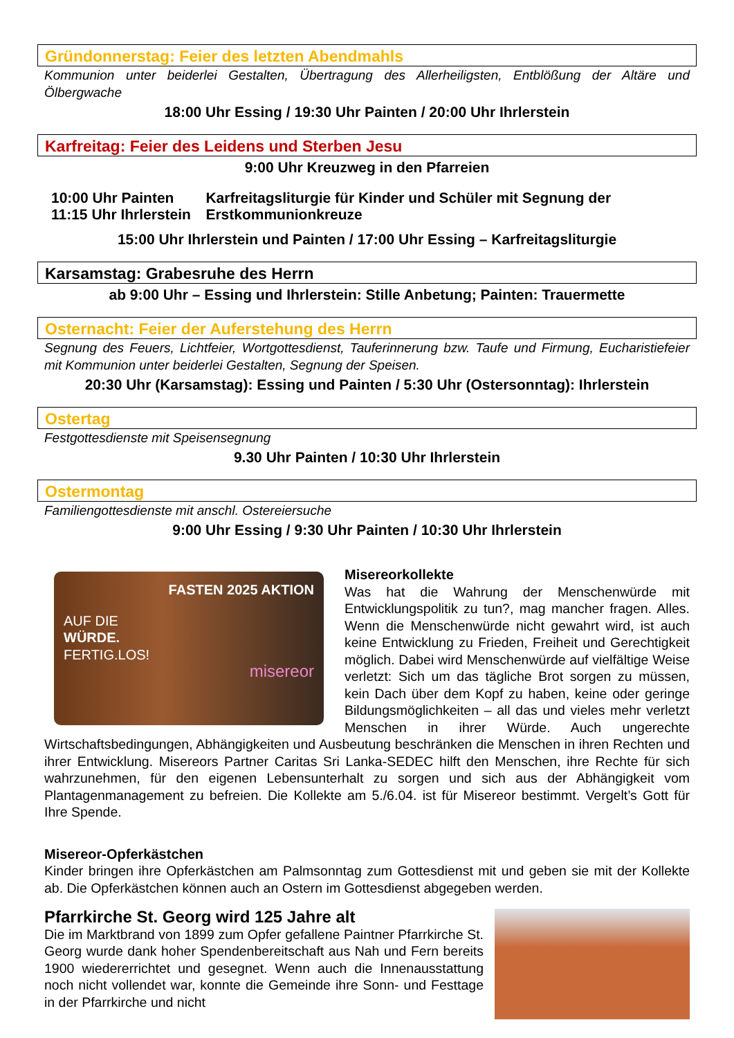Gründonnerstag: Feier des letzten Abendmahls
Kommunion unter beiderlei Gestalten, Übertragung des Allerheiligsten, Entblößung der Altäre und Ölbergwache
18:00 Uhr Essing / 19:30 Uhr Painten / 20:00 Uhr Ihrlerstein
Karfreitag: Feier des Leidens und Sterben Jesu
9:00 Uhr Kreuzweg in den Pfarreien
10:00 Uhr Painten
11:15 Uhr Ihrlerstein
Karfreitagsliturgie für Kinder und Schüler mit Segnung der Erstkommunionkreuze
15:00 Uhr Ihrlerstein und Painten / 17:00 Uhr Essing – Karfreitagsliturgie
Karsamstag: Grabesruhe des Herrn
ab 9:00 Uhr – Essing und Ihrlerstein: Stille Anbetung; Painten: Trauermette
Osternacht: Feier der Auferstehung des Herrn
Segnung des Feuers, Lichtfeier, Wortgottesdienst, Tauferinnerung bzw. Taufe und Firmung, Eucharistiefeier mit Kommunion unter beiderlei Gestalten, Segnung der Speisen.
20:30 Uhr (Karsamstag): Essing und Painten / 5:30 Uhr (Ostersonntag): Ihrlerstein
Ostertag
Festgottesdienste mit Speisensegnung
9.30 Uhr Painten / 10:30 Uhr Ihrlerstein
Ostermontag
Familiengottesdienste mit anschl. Ostereiersuche
9:00 Uhr Essing / 9:30 Uhr Painten / 10:30 Uhr Ihrlerstein
FASTEN 2025 AKTION
AUF DIE
WÜRDE.
FERTIG.LOS!
misereor
Misereorkollekte
Was hat die Wahrung der Menschenwürde mit Entwicklungspolitik zu tun?, mag mancher fragen. Alles. Wenn die Menschenwürde nicht gewahrt wird, ist auch keine Entwicklung zu Frieden, Freiheit und Gerechtigkeit möglich. Dabei wird Menschenwürde auf vielfältige Weise verletzt: Sich um das tägliche Brot sorgen zu müssen, kein Dach über dem Kopf zu haben, keine oder geringe Bildungsmöglichkeiten – all das und vieles mehr verletzt Menschen in ihrer Würde. Auch ungerechte Wirtschaftsbedingungen, Abhängigkeiten und Ausbeutung beschränken die Menschen in ihren Rechten und ihrer Entwicklung. Misereors Partner Caritas Sri Lanka-SEDEC hilft den Menschen, ihre Rechte für sich wahrzunehmen, für den eigenen Lebensunterhalt zu sorgen und sich aus der Abhängigkeit vom Plantagenmanagement zu befreien. Die Kollekte am 5./6.04. ist für Misereor bestimmt. Vergelt’s Gott für Ihre Spende.
Misereor-Opferkästchen
Kinder bringen ihre Opferkästchen am Palmsonntag zum Gottesdienst mit und geben sie mit der Kollekte ab. Die Opferkästchen können auch an Ostern im Gottesdienst abgegeben werden.
Pfarrkirche St. Georg wird 125 Jahre alt
Die im Marktbrand von 1899 zum Opfer gefallene Paintner Pfarrkirche St. Georg wurde dank hoher Spendenbereitschaft aus Nah und Fern bereits 1900 wiedererrichtet und gesegnet. Wenn auch die Innenausstattung noch nicht vollendet war, konnte die Gemeinde ihre Sonn- und Festtage in der Pfarrkirche und nicht